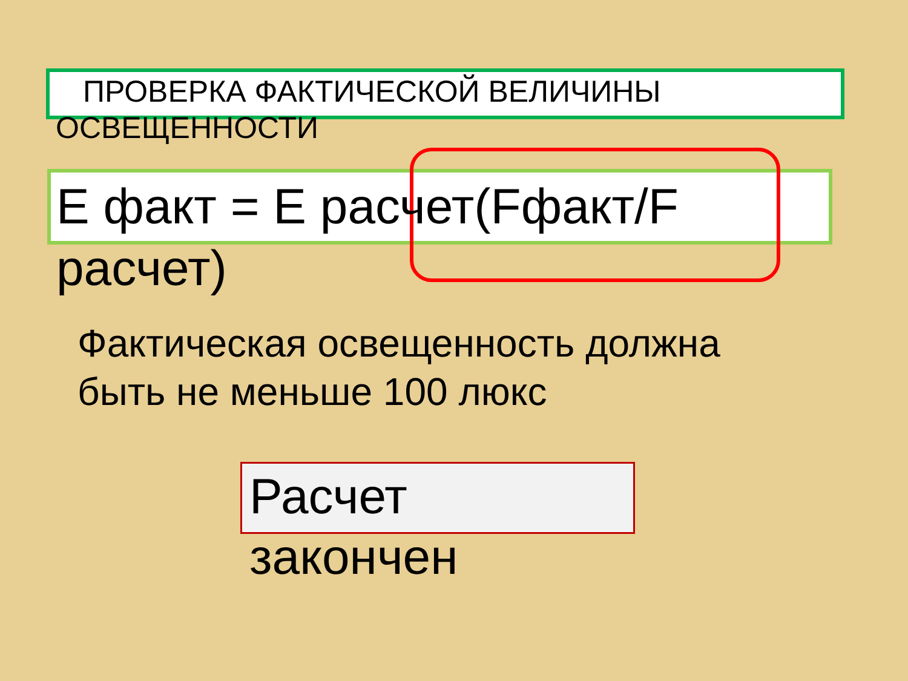ПРОВЕРКА ФАКТИЧЕСКОЙ ВЕЛИЧИНЫ
ОСВЕЩЕННОСТИ
Е факт = Е расчет(Fфакт/F
расчет)
Фактическая освещенность должна
быть не меньше 100 люкс
Расчет
закончен